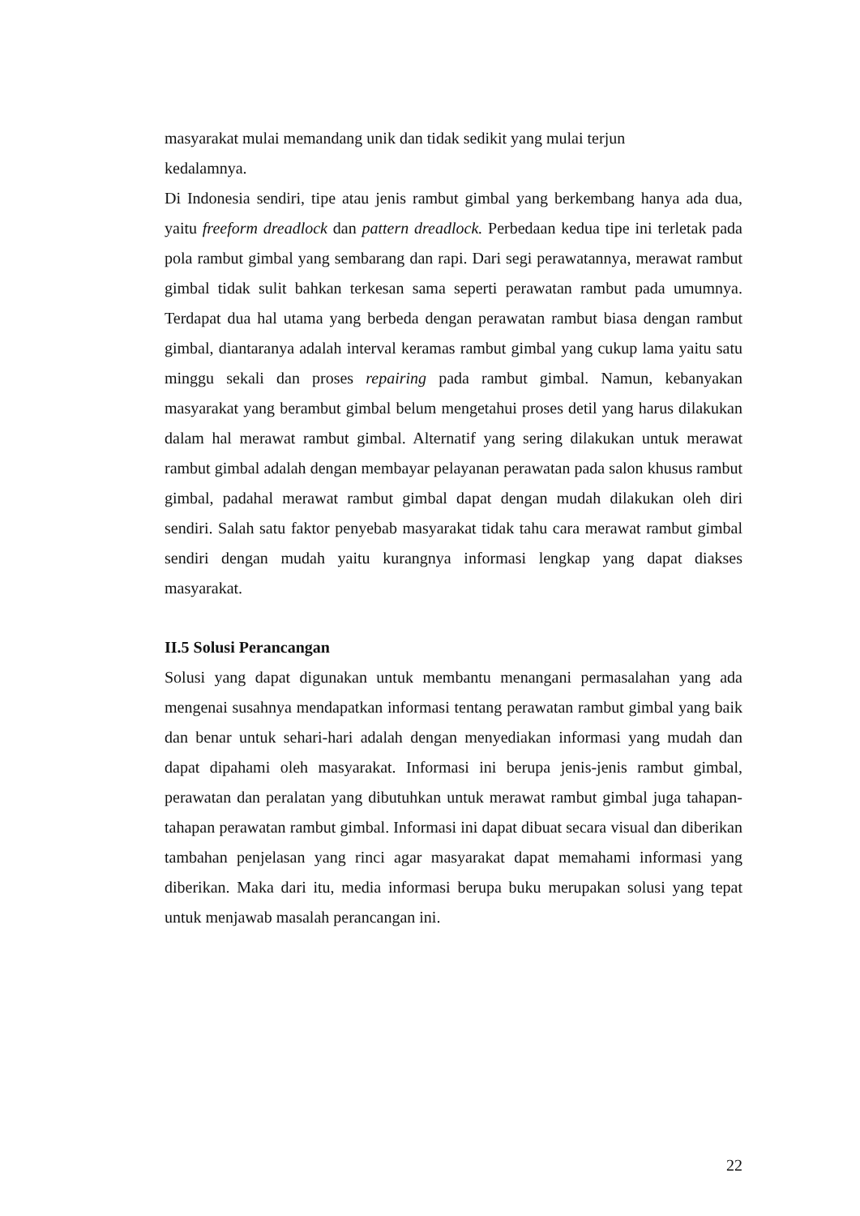masyarakat mulai memandang unik dan tidak sedikit yang mulai terjun
kedalamnya.
Di Indonesia sendiri, tipe atau jenis rambut gimbal yang berkembang hanya ada dua, yaitu freeform dreadlock dan pattern dreadlock. Perbedaan kedua tipe ini terletak pada pola rambut gimbal yang sembarang dan rapi. Dari segi perawatannya, merawat rambut gimbal tidak sulit bahkan terkesan sama seperti perawatan rambut pada umumnya. Terdapat dua hal utama yang berbeda dengan perawatan rambut biasa dengan rambut gimbal, diantaranya adalah interval keramas rambut gimbal yang cukup lama yaitu satu minggu sekali dan proses repairing pada rambut gimbal. Namun, kebanyakan masyarakat yang berambut gimbal belum mengetahui proses detil yang harus dilakukan dalam hal merawat rambut gimbal. Alternatif yang sering dilakukan untuk merawat rambut gimbal adalah dengan membayar pelayanan perawatan pada salon khusus rambut gimbal, padahal merawat rambut gimbal dapat dengan mudah dilakukan oleh diri sendiri. Salah satu faktor penyebab masyarakat tidak tahu cara merawat rambut gimbal sendiri dengan mudah yaitu kurangnya informasi lengkap yang dapat diakses masyarakat.
II.5 Solusi Perancangan
Solusi yang dapat digunakan untuk membantu menangani permasalahan yang ada mengenai susahnya mendapatkan informasi tentang perawatan rambut gimbal yang baik dan benar untuk sehari-hari adalah dengan menyediakan informasi yang mudah dan dapat dipahami oleh masyarakat. Informasi ini berupa jenis-jenis rambut gimbal, perawatan dan peralatan yang dibutuhkan untuk merawat rambut gimbal juga tahapan-tahapan perawatan rambut gimbal. Informasi ini dapat dibuat secara visual dan diberikan tambahan penjelasan yang rinci agar masyarakat dapat memahami informasi yang diberikan. Maka dari itu, media informasi berupa buku merupakan solusi yang tepat untuk menjawab masalah perancangan ini.
22